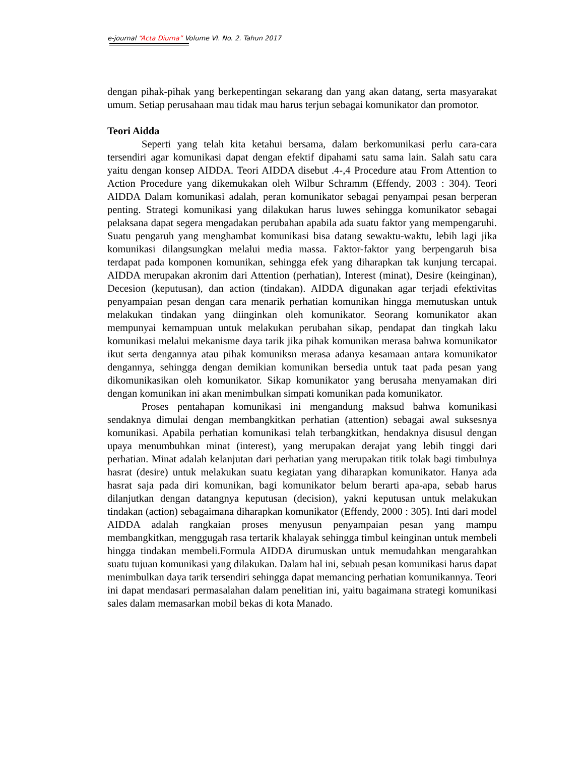e-journal “Acta Diurna” Volume VI. No. 2. Tahun 2017
dengan pihak-pihak yang berkepentingan sekarang dan yang akan datang, serta masyarakat umum. Setiap perusahaan mau tidak mau harus terjun sebagai komunikator dan promotor.
Teori Aidda
Seperti yang telah kita ketahui bersama, dalam berkomunikasi perlu cara-cara tersendiri agar komunikasi dapat dengan efektif dipahami satu sama lain. Salah satu cara yaitu dengan konsep AIDDA. Teori AIDDA disebut .4-,4 Procedure atau From Attention to Action Procedure yang dikemukakan oleh Wilbur Schramm (Effendy, 2003 : 304). Teori AIDDA Dalam komunikasi adalah, peran komunikator sebagai penyampai pesan berperan penting. Strategi komunikasi yang dilakukan harus luwes sehingga komunikator sebagai pelaksana dapat segera mengadakan perubahan apabila ada suatu faktor yang mempengaruhi. Suatu pengaruh yang menghambat komunikasi bisa datang sewaktu-waktu, lebih lagi jika komunikasi dilangsungkan melalui media massa. Faktor-faktor yang berpengaruh bisa terdapat pada komponen komunikan, sehingga efek yang diharapkan tak kunjung tercapai. AIDDA merupakan akronim dari Attention (perhatian), Interest (minat), Desire (keinginan), Decesion (keputusan), dan action (tindakan). AIDDA digunakan agar terjadi efektivitas penyampaian pesan dengan cara menarik perhatian komunikan hingga memutuskan untuk melakukan tindakan yang diinginkan oleh komunikator. Seorang komunikator akan mempunyai kemampuan untuk melakukan perubahan sikap, pendapat dan tingkah laku komunikasi melalui mekanisme daya tarik jika pihak komunikan merasa bahwa komunikator ikut serta dengannya atau pihak komuniksn merasa adanya kesamaan antara komunikator dengannya, sehingga dengan demikian komunikan bersedia untuk taat pada pesan yang dikomunikasikan oleh komunikator. Sikap komunikator yang berusaha menyamakan diri dengan komunikan ini akan menimbulkan simpati komunikan pada komunikator.
Proses pentahapan komunikasi ini mengandung maksud bahwa komunikasi sendaknya dimulai dengan membangkitkan perhatian (attention) sebagai awal suksesnya komunikasi. Apabila perhatian komunikasi telah terbangkitkan, hendaknya disusul dengan upaya menumbuhkan minat (interest), yang merupakan derajat yang lebih tinggi dari perhatian. Minat adalah kelanjutan dari perhatian yang merupakan titik tolak bagi timbulnya hasrat (desire) untuk melakukan suatu kegiatan yang diharapkan komunikator. Hanya ada hasrat saja pada diri komunikan, bagi komunikator belum berarti apa-apa, sebab harus dilanjutkan dengan datangnya keputusan (decision), yakni keputusan untuk melakukan tindakan (action) sebagaimana diharapkan komunikator (Effendy, 2000 : 305). Inti dari model AIDDA adalah rangkaian proses menyusun penyampaian pesan yang mampu membangkitkan, menggugah rasa tertarik khalayak sehingga timbul keinginan untuk membeli hingga tindakan membeli.Formula AIDDA dirumuskan untuk memudahkan mengarahkan suatu tujuan komunikasi yang dilakukan. Dalam hal ini, sebuah pesan komunikasi harus dapat menimbulkan daya tarik tersendiri sehingga dapat memancing perhatian komunikannya. Teori ini dapat mendasari permasalahan dalam penelitian ini, yaitu bagaimana strategi komunikasi sales dalam memasarkan mobil bekas di kota Manado.